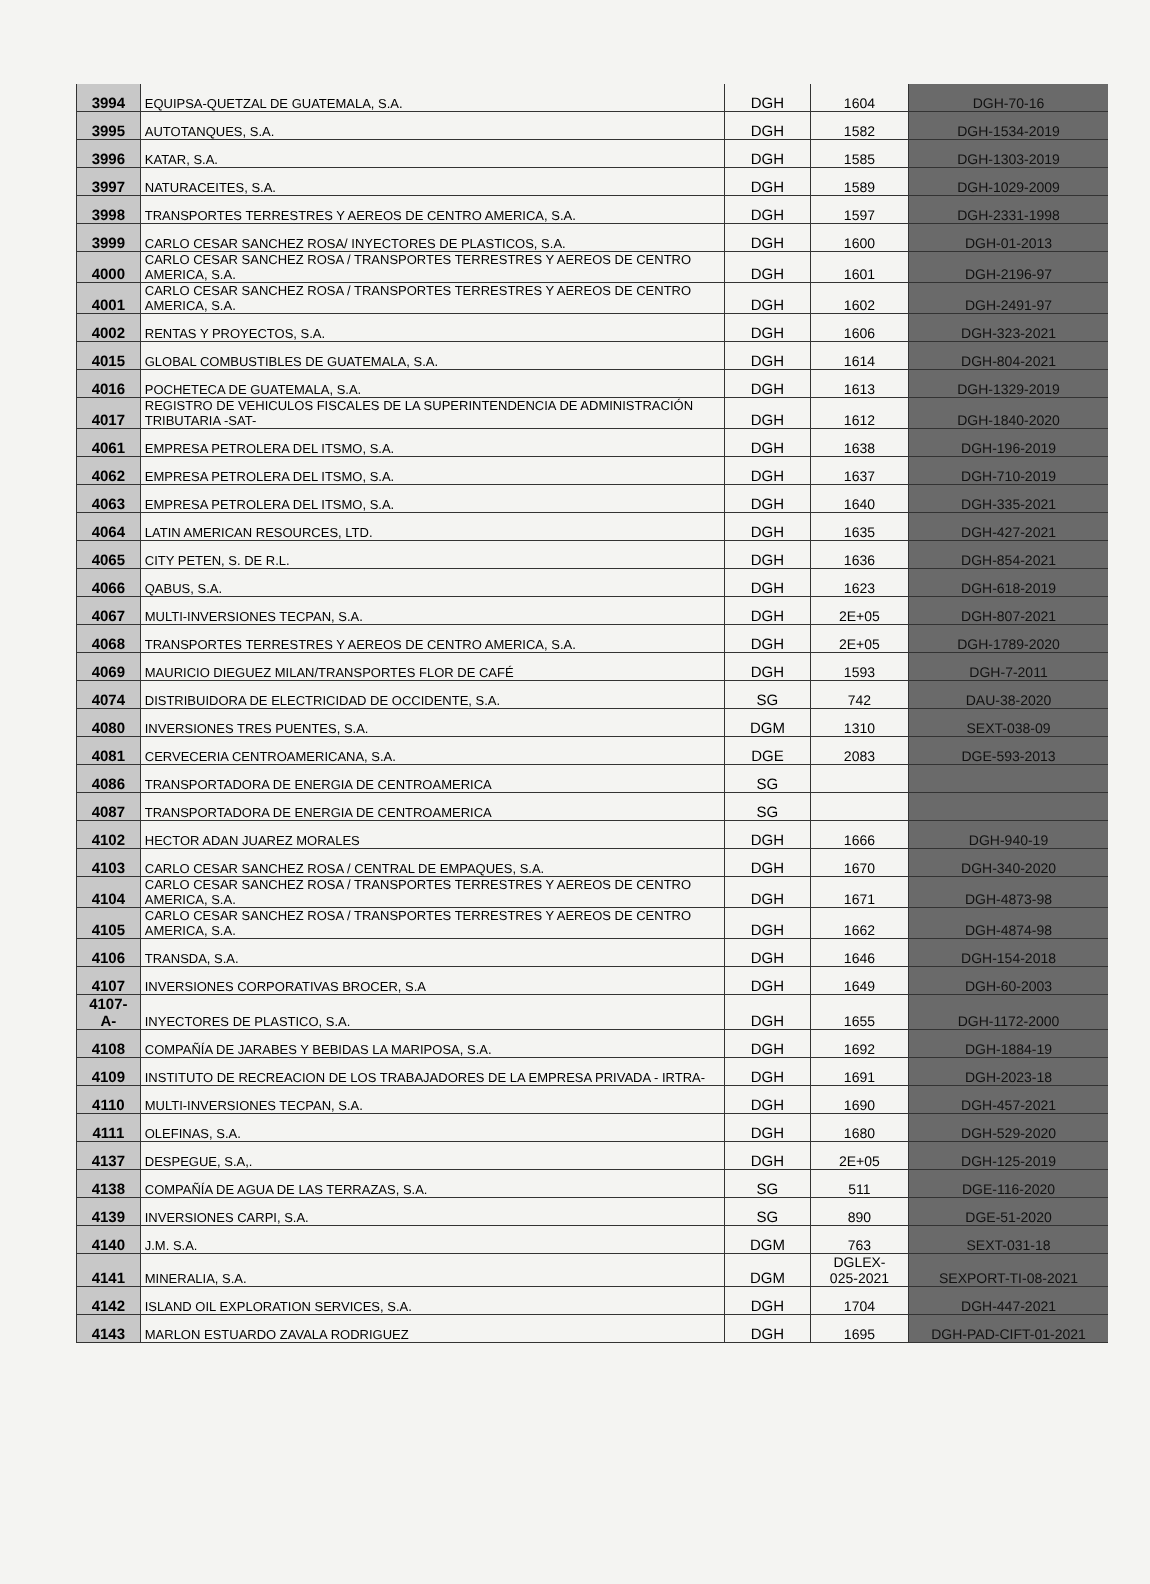| 3994 | EQUIPSA-QUETZAL DE GUATEMALA, S.A. | DGH | 1604 | DGH-70-16 |
| 3995 | AUTOTANQUES, S.A. | DGH | 1582 | DGH-1534-2019 |
| 3996 | KATAR, S.A. | DGH | 1585 | DGH-1303-2019 |
| 3997 | NATURACEITES, S.A. | DGH | 1589 | DGH-1029-2009 |
| 3998 | TRANSPORTES TERRESTRES Y AEREOS DE CENTRO AMERICA, S.A. | DGH | 1597 | DGH-2331-1998 |
| 3999 | CARLO CESAR SANCHEZ ROSA/ INYECTORES DE PLASTICOS, S.A. | DGH | 1600 | DGH-01-2013 |
| 4000 | CARLO CESAR SANCHEZ ROSA / TRANSPORTES TERRESTRES Y AEREOS DE CENTRO AMERICA, S.A. | DGH | 1601 | DGH-2196-97 |
| 4001 | CARLO CESAR SANCHEZ ROSA / TRANSPORTES TERRESTRES Y AEREOS DE CENTRO AMERICA, S.A. | DGH | 1602 | DGH-2491-97 |
| 4002 | RENTAS Y PROYECTOS, S.A. | DGH | 1606 | DGH-323-2021 |
| 4015 | GLOBAL COMBUSTIBLES DE GUATEMALA, S.A. | DGH | 1614 | DGH-804-2021 |
| 4016 | POCHETECA DE GUATEMALA, S.A. | DGH | 1613 | DGH-1329-2019 |
| 4017 | REGISTRO DE VEHICULOS FISCALES DE LA SUPERINTENDENCIA DE ADMINISTRACIÓN TRIBUTARIA -SAT- | DGH | 1612 | DGH-1840-2020 |
| 4061 | EMPRESA PETROLERA DEL ITSMO, S.A. | DGH | 1638 | DGH-196-2019 |
| 4062 | EMPRESA PETROLERA DEL ITSMO, S.A. | DGH | 1637 | DGH-710-2019 |
| 4063 | EMPRESA PETROLERA DEL ITSMO, S.A. | DGH | 1640 | DGH-335-2021 |
| 4064 | LATIN AMERICAN RESOURCES, LTD. | DGH | 1635 | DGH-427-2021 |
| 4065 | CITY PETEN, S. DE R.L. | DGH | 1636 | DGH-854-2021 |
| 4066 | QABUS, S.A. | DGH | 1623 | DGH-618-2019 |
| 4067 | MULTI-INVERSIONES TECPAN, S.A. | DGH | 2E+05 | DGH-807-2021 |
| 4068 | TRANSPORTES TERRESTRES Y AEREOS DE CENTRO AMERICA, S.A. | DGH | 2E+05 | DGH-1789-2020 |
| 4069 | MAURICIO DIEGUEZ MILAN/TRANSPORTES FLOR DE CAFÉ | DGH | 1593 | DGH-7-2011 |
| 4074 | DISTRIBUIDORA DE ELECTRICIDAD DE OCCIDENTE, S.A. | SG | 742 | DAU-38-2020 |
| 4080 | INVERSIONES TRES PUENTES, S.A. | DGM | 1310 | SEXT-038-09 |
| 4081 | CERVECERIA CENTROAMERICANA, S.A. | DGE | 2083 | DGE-593-2013 |
| 4086 | TRANSPORTADORA DE ENERGIA DE CENTROAMERICA | SG | | |
| 4087 | TRANSPORTADORA DE ENERGIA DE CENTROAMERICA | SG | | |
| 4102 | HECTOR ADAN JUAREZ MORALES | DGH | 1666 | DGH-940-19 |
| 4103 | CARLO CESAR SANCHEZ ROSA / CENTRAL DE EMPAQUES, S.A. | DGH | 1670 | DGH-340-2020 |
| 4104 | CARLO CESAR SANCHEZ ROSA / TRANSPORTES TERRESTRES Y AEREOS DE CENTRO AMERICA, S.A. | DGH | 1671 | DGH-4873-98 |
| 4105 | CARLO CESAR SANCHEZ ROSA / TRANSPORTES TERRESTRES Y AEREOS DE CENTRO AMERICA, S.A. | DGH | 1662 | DGH-4874-98 |
| 4106 | TRANSDA, S.A. | DGH | 1646 | DGH-154-2018 |
| 4107 | INVERSIONES CORPORATIVAS BROCER, S.A | DGH | 1649 | DGH-60-2003 |
| 4107- A- | INYECTORES DE PLASTICO, S.A. | DGH | 1655 | DGH-1172-2000 |
| 4108 | COMPAÑÍA DE JARABES Y BEBIDAS LA MARIPOSA, S.A. | DGH | 1692 | DGH-1884-19 |
| 4109 | INSTITUTO DE RECREACION DE LOS TRABAJADORES DE LA EMPRESA PRIVADA - IRTRA- | DGH | 1691 | DGH-2023-18 |
| 4110 | MULTI-INVERSIONES TECPAN, S.A. | DGH | 1690 | DGH-457-2021 |
| 4111 | OLEFINAS, S.A. | DGH | 1680 | DGH-529-2020 |
| 4137 | DESPEGUE, S.A,. | DGH | 2E+05 | DGH-125-2019 |
| 4138 | COMPAÑÍA DE AGUA DE LAS TERRAZAS, S.A. | SG | 511 | DGE-116-2020 |
| 4139 | INVERSIONES CARPI, S.A. | SG | 890 | DGE-51-2020 |
| 4140 | J.M. S.A. | DGM | 763 | SEXT-031-18 |
| 4141 | MINERALIA, S.A. | DGM | DGLEX- 025-2021 | SEXPORT-TI-08-2021 |
| 4142 | ISLAND OIL EXPLORATION SERVICES, S.A. | DGH | 1704 | DGH-447-2021 |
| 4143 | MARLON ESTUARDO ZAVALA RODRIGUEZ | DGH | 1695 | DGH-PAD-CIFT-01-2021 |